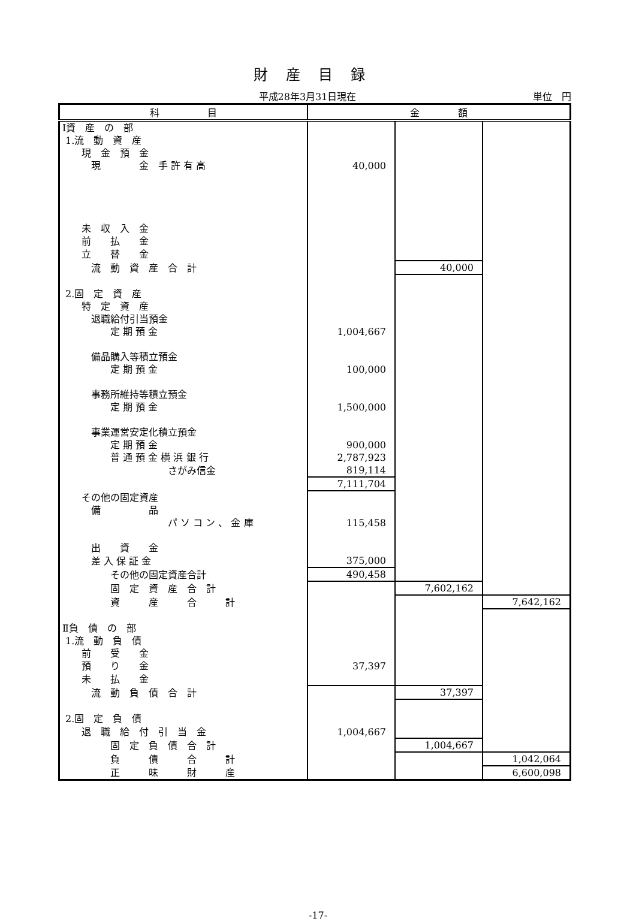財産目録
平成28年3月31日現在 単位　円
| 科 目 | 金 額 | | |
| --- | --- | --- | --- |
| Ⅰ資 産 の 部 | | | |
| 1.流 動 資 産 | | | |
| 現 金 預 金 | | | |
| 現 金 手 許 有 高 | 40,000 | | |
| 未 収 入 金 | | | |
| 前 払 金 | | | |
| 立 替 金 | | | |
| 流 動 資 産 合 計 | | 40,000 | |
| 2.固 定 資 産 | | | |
| 特 定 資 産 | | | |
| 退職給付引当預金 | | | |
| 定 期 預 金 | 1,004,667 | | |
| ​ | | | |
| 備品購入等積立預金 | | | |
| 定 期 預 金 | 100,000 | | |
| ​ | | | |
| 事務所維持等積立預金 | | | |
| 定 期 預 金 | 1,500,000 | | |
| ​ | | | |
| 事業運営安定化積立預金 | | | |
| 定 期 預 金 | 900,000 | | |
| 普 通 預 金 横 浜 銀 行 | 2,787,923 | | |
| さがみ信金 | 819,114 | | |
| | 7,111,704 | | |
| その他の固定資産 | | | |
| 備 品 | | | |
| パ ソ コ ン 、 金 庫 | 115,458 | | |
| ​ | | | |
| 出 資 金 | | | |
| 差 入 保 証 金 | 375,000 | | |
| その他の固定資産合計 | 490,458 | | |
| 固 定 資 産 合 計 | | 7,602,162 | |
| 資 産 合 計 | | | 7,642,162 |
| ​ | | | |
| Ⅱ負 債 の 部 | | | |
| 1.流 動 負 債 | | | |
| 前 受 金 | | | |
| 預 り 金 | 37,397 | | |
| 未 払 金 | | | |
| 流 動 負 債 合 計 | | 37,397 | |
| ​ | | | |
| 2.固 定 負 債 | | | |
| 退 職 給 付 引 当 金 | 1,004,667 | | |
| 固 定 負 債 合 計 | | 1,004,667 | |
| 負 債 合 計 | | | 1,042,064 |
| 正 味 財 産 | | | 6,600,098 |
-17-